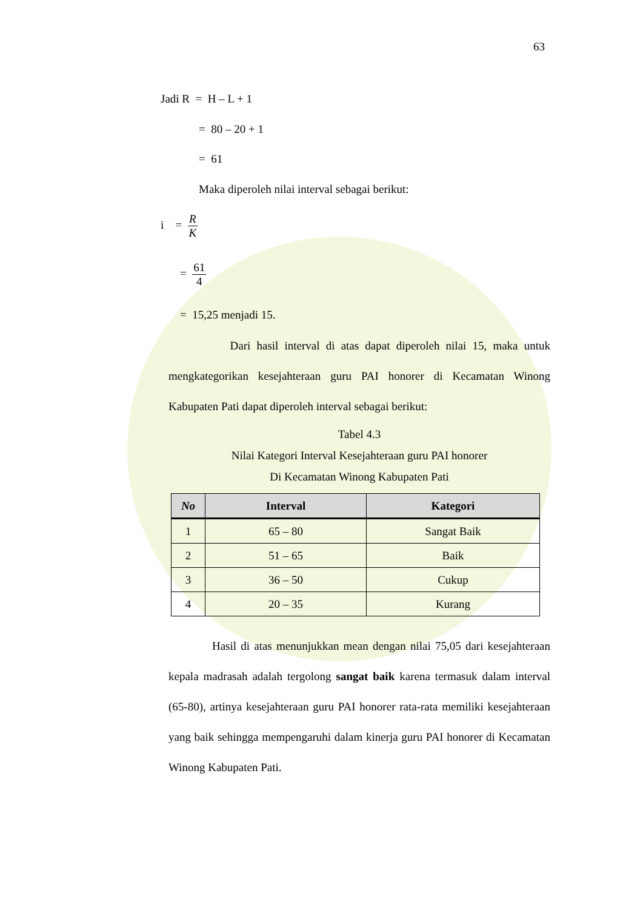63
Jadi R = H – L + 1
= 80 – 20 + 1
= 61
Maka diperoleh nilai interval sebagai berikut:
i = R K
= 61 4
= 15,25 menjadi 15.
Dari hasil interval di atas dapat diperoleh nilai 15, maka untuk mengkategorikan kesejahteraan guru PAI honorer di Kecamatan Winong Kabupaten Pati dapat diperoleh interval sebagai berikut:
Tabel 4.3
Nilai Kategori Interval Kesejahteraan guru PAI honorer
Di Kecamatan Winong Kabupaten Pati
| No | Interval | Kategori |
| --- | --- | --- |
| 1 | 65 – 80 | Sangat Baik |
| 2 | 51 – 65 | Baik |
| 3 | 36 – 50 | Cukup |
| 4 | 20 – 35 | Kurang |
Hasil di atas menunjukkan mean dengan nilai 75,05 dari kesejahteraan kepala madrasah adalah tergolong sangat baik karena termasuk dalam interval (65-80), artinya kesejahteraan guru PAI honorer rata-rata memiliki kesejahteraan yang baik sehingga mempengaruhi dalam kinerja guru PAI honorer di Kecamatan Winong Kabupaten Pati.